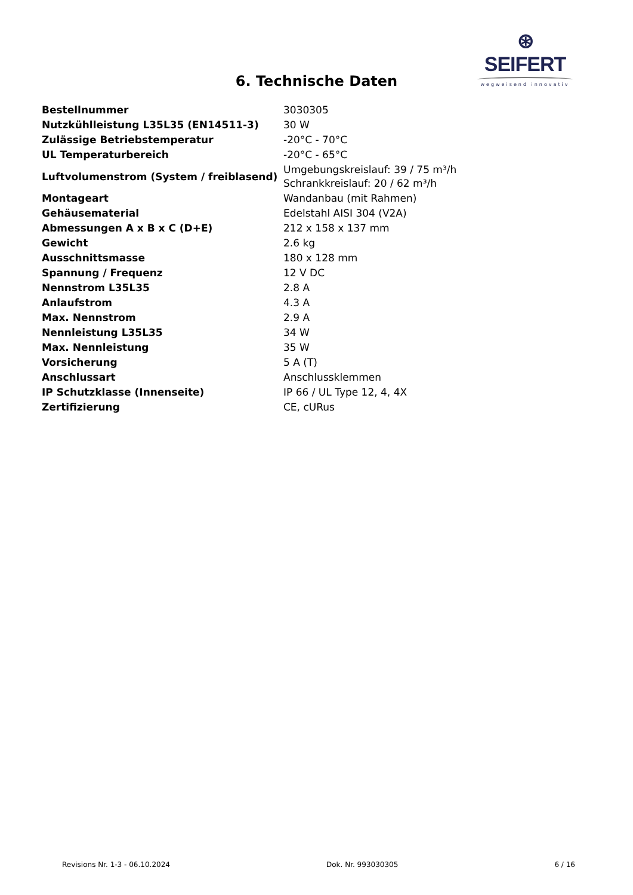⊛ SEIFERT
wegweisend innovativ
6. Technische Daten
| Bestellnummer | 3030305 |
| Nutzkühlleistung L35L35 (EN14511-3) | 30 W |
| Zulässige Betriebstemperatur | -20°C - 70°C |
| UL Temperaturbereich | -20°C - 65°C |
| Luftvolumenstrom (System / freiblasend) | Umgebungskreislauf: 39 / 75 m³/h Schrankkreislauf: 20 / 62 m³/h |
| Montageart | Wandanbau (mit Rahmen) |
| Gehäusematerial | Edelstahl AISI 304 (V2A) |
| Abmessungen A x B x C (D+E) | 212 x 158 x 137 mm |
| Gewicht | 2.6 kg |
| Ausschnittsmasse | 180 x 128 mm |
| Spannung / Frequenz | 12 V DC |
| Nennstrom L35L35 | 2.8 A |
| Anlaufstrom | 4.3 A |
| Max. Nennstrom | 2.9 A |
| Nennleistung L35L35 | 34 W |
| Max. Nennleistung | 35 W |
| Vorsicherung | 5 A (T) |
| Anschlussart | Anschlussklemmen |
| IP Schutzklasse (Innenseite) | IP 66 / UL Type 12, 4, 4X |
| Zertifizierung | CE, cURus |
Revisions Nr. 1-3 - 06.10.2024 Dok. Nr. 993030305 6 / 16